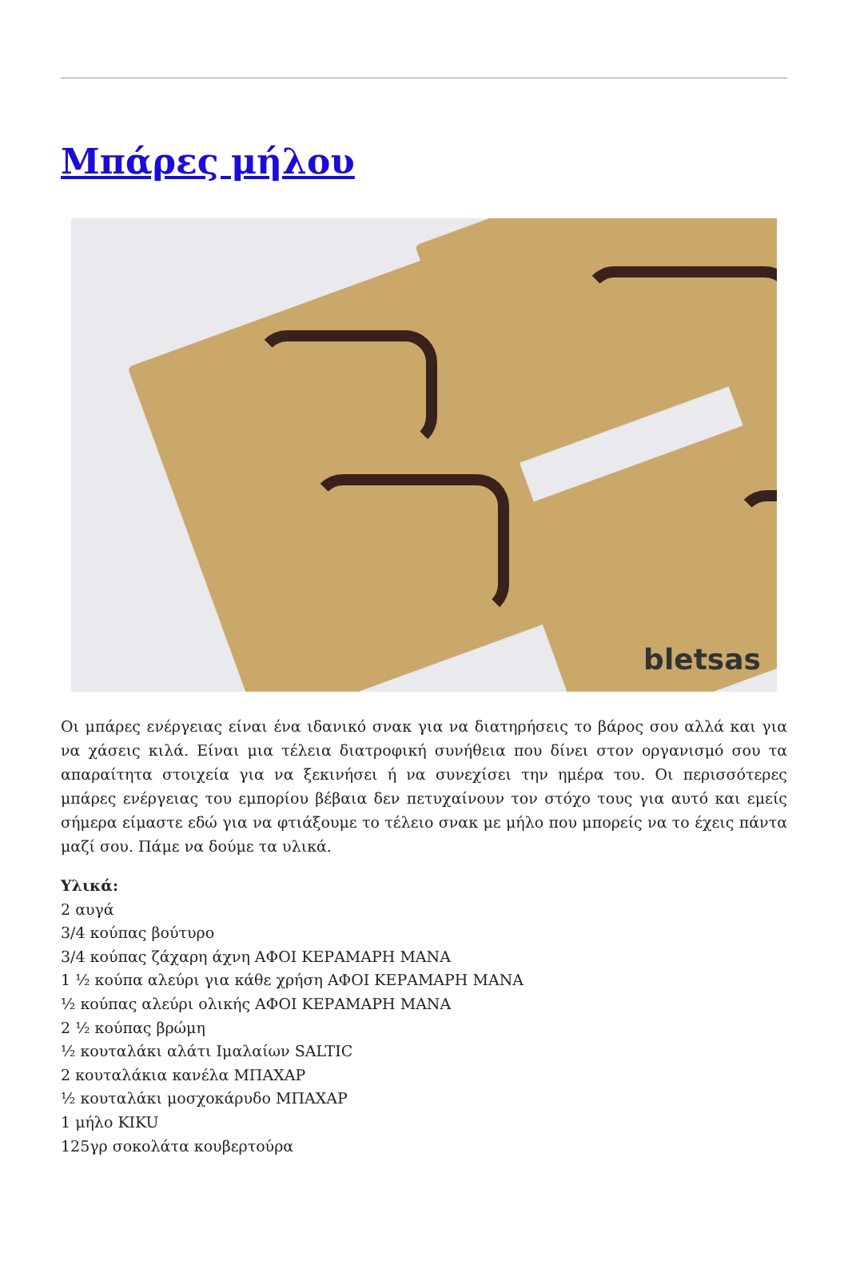Μπάρες μήλου
bletsas
Οι μπάρες ενέργειας είναι ένα ιδανικό σνακ για να διατηρήσεις το βάρος σου αλλά και για να χάσεις κιλά. Είναι μια τέλεια διατροφική συνήθεια που δίνει στον οργανισμό σου τα απαραίτητα στοιχεία για να ξεκινήσει ή να συνεχίσει την ημέρα του. Οι περισσότερες μπάρες ενέργειας του εμπορίου βέβαια δεν πετυχαίνουν τον στόχο τους για αυτό και εμείς σήμερα είμαστε εδώ για να φτιάξουμε το τέλειο σνακ με μήλο που μπορείς να το έχεις πάντα μαζί σου. Πάμε να δούμε τα υλικά.
Υλικά:
2 αυγά
3/4 κούπας βούτυρο
3/4 κούπας ζάχαρη άχνη ΑΦΟΙ ΚΕΡΑΜΑΡΗ ΜΑΝΑ
1 ½ κούπα αλεύρι για κάθε χρήση ΑΦΟΙ ΚΕΡΑΜΑΡΗ ΜΑΝΑ
½ κούπας αλεύρι ολικής ΑΦΟΙ ΚΕΡΑΜΑΡΗ ΜΑΝΑ
2 ½ κούπας βρώμη
½ κουταλάκι αλάτι Ιμαλαίων SALTIC
2 κουταλάκια κανέλα ΜΠΑΧΑΡ
½ κουταλάκι μοσχοκάρυδο ΜΠΑΧΑΡ
1 μήλο KIKU
125γρ σοκολάτα κουβερτούρα